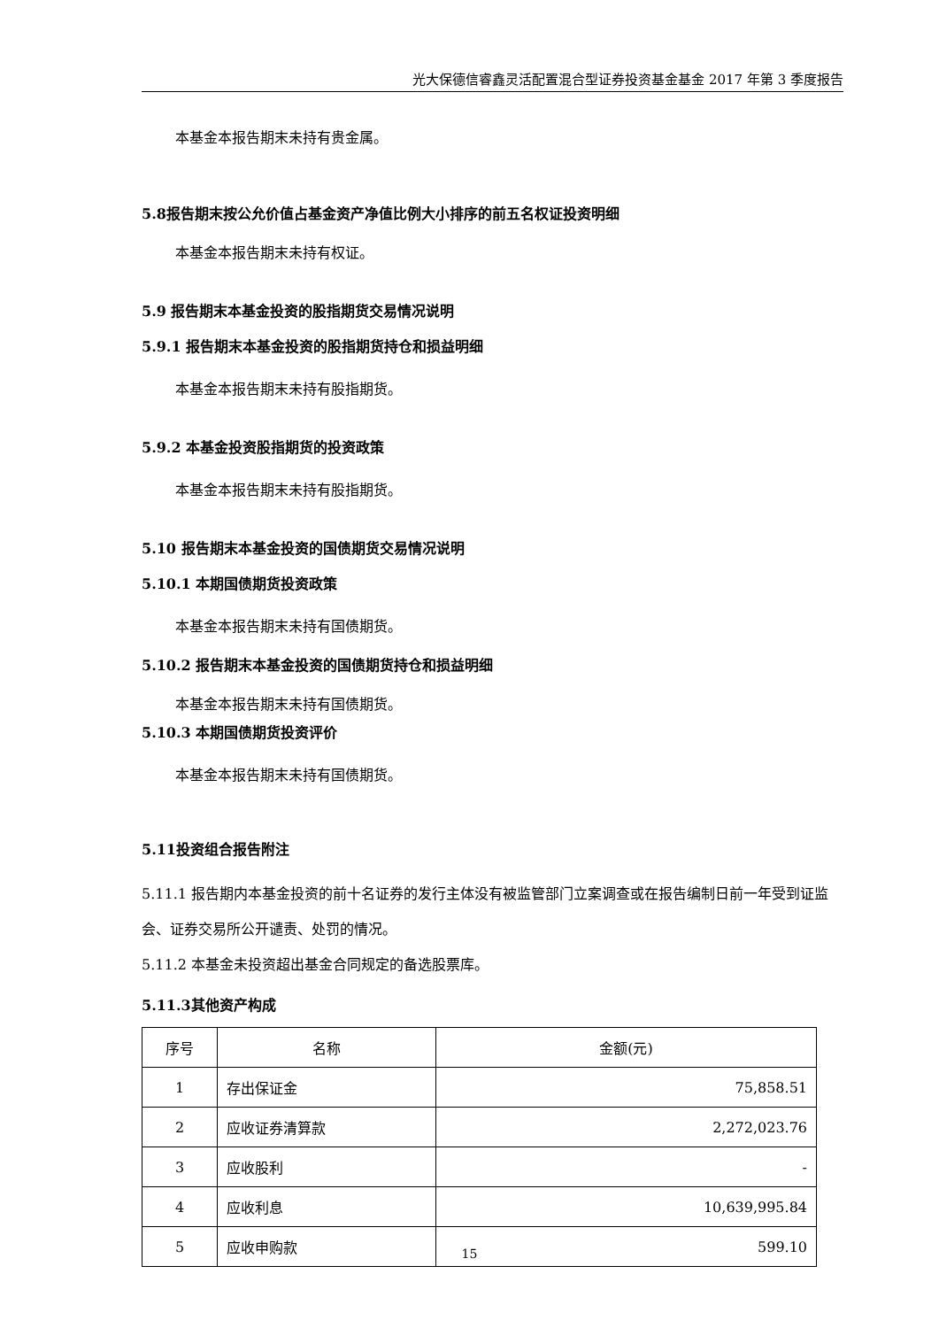光大保德信睿鑫灵活配置混合型证券投资基金基金 2017 年第 3 季度报告
本基金本报告期末未持有贵金属。
5.8报告期末按公允价值占基金资产净值比例大小排序的前五名权证投资明细
本基金本报告期末未持有权证。
5.9 报告期末本基金投资的股指期货交易情况说明
5.9.1 报告期末本基金投资的股指期货持仓和损益明细
本基金本报告期末未持有股指期货。
5.9.2 本基金投资股指期货的投资政策
本基金本报告期末未持有股指期货。
5.10 报告期末本基金投资的国债期货交易情况说明
5.10.1 本期国债期货投资政策
本基金本报告期末未持有国债期货。
5.10.2 报告期末本基金投资的国债期货持仓和损益明细
本基金本报告期末未持有国债期货。
5.10.3 本期国债期货投资评价
本基金本报告期末未持有国债期货。
5.11投资组合报告附注
5.11.1 报告期内本基金投资的前十名证券的发行主体没有被监管部门立案调查或在报告编制日前一年受到证监会、证券交易所公开谴责、处罚的情况。
5.11.2 本基金未投资超出基金合同规定的备选股票库。
5.11.3其他资产构成
| 序号 | 名称 | 金额(元) |
| 1 | 存出保证金 | 75,858.51 |
| 2 | 应收证券清算款 | 2,272,023.76 |
| 3 | 应收股利 | - |
| 4 | 应收利息 | 10,639,995.84 |
| 5 | 应收申购款 | 599.10 |
15